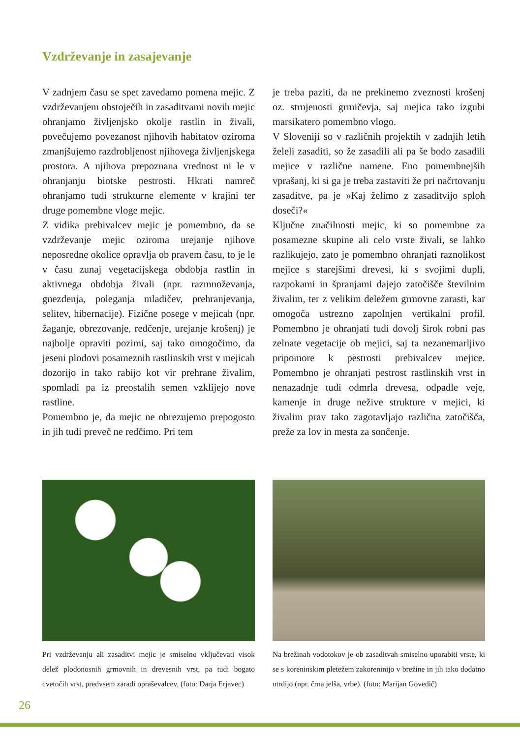Vzdrževanje in zasajevanje
V zadnjem času se spet zavedamo pomena mejic. Z vzdrževanjem obstoječih in zasaditvami novih mejic ohranjamo življenjsko okolje rastlin in živali, povečujemo povezanost njihovih habitatov oziroma zmanjšujemo razdrobljenost njihovega življenjskega prostora. A njihova prepoznana vrednost ni le v ohranjanju biotske pestrosti. Hkrati namreč ohranjamo tudi strukturne elemente v krajini ter druge pomembne vloge mejic.
Z vidika prebivalcev mejic je pomembno, da se vzdrževanje mejic oziroma urejanje njihove neposredne okolice opravlja ob pravem času, to je le v času zunaj vegetacijskega obdobja rastlin in aktivnega obdobja živali (npr. razmnoževanja, gnezdenja, poleganja mladičev, prehranjevanja, selitev, hibernacije). Fizične posege v mejicah (npr. žaganje, obrezovanje, redčenje, urejanje krošenj) je najbolje opraviti pozimi, saj tako omogočimo, da jeseni plodovi posameznih rastlinskih vrst v mejicah dozorijo in tako rabijo kot vir prehrane živalim, spomladi pa iz preostalih semen vzklijejo nove rastline.
Pomembno je, da mejic ne obrezujemo prepogosto in jih tudi preveč ne redčimo. Pri tem
je treba paziti, da ne prekinemo zveznosti krošenj oz. strnjenosti grmičevja, saj mejica tako izgubi marsikatero pomembno vlogo.
V Sloveniji so v različnih projektih v zadnjih letih želeli zasaditi, so že zasadili ali pa še bodo zasadili mejice v različne namene. Eno pomembnejših vprašanj, ki si ga je treba zastaviti že pri načrtovanju zasaditve, pa je »Kaj želimo z zasaditvijo sploh doseči?«
Ključne značilnosti mejic, ki so pomembne za posamezne skupine ali celo vrste živali, se lahko razlikujejo, zato je pomembno ohranjati raznolikost mejice s starejšimi drevesi, ki s svojimi dupli, razpokami in špranjami dajejo zatočišče številnim živalim, ter z velikim deležem grmovne zarasti, kar omogoča ustrezno zapolnjen vertikalni profil. Pomembno je ohranjati tudi dovolj širok robni pas zelnate vegetacije ob mejici, saj ta nezanemarljivo pripomore k pestrosti prebivalcev mejice. Pomembno je ohranjati pestrost rastlinskih vrst in nenazadnje tudi odmrla drevesa, odpadle veje, kamenje in druge nežive strukture v mejici, ki živalim prav tako zagotavljajo različna zatočišča, preže za lov in mesta za sončenje.
Pri vzdrževanju ali zasaditvi mejic je smiselno vključevati visok delež plodonosnih grmovnih in drevesnih vrst, pa tudi bogato cvetočih vrst, predvsem zaradi opraševalcev. (foto: Darja Erjavec)
Na brežinah vodotokov je ob zasaditvah smiselno uporabiti vrste, ki se s koreninskim pletežem zakoreninijo v brežine in jih tako dodatno utrdijo (npr. črna jelša, vrbe). (foto: Marijan Govedič)
26